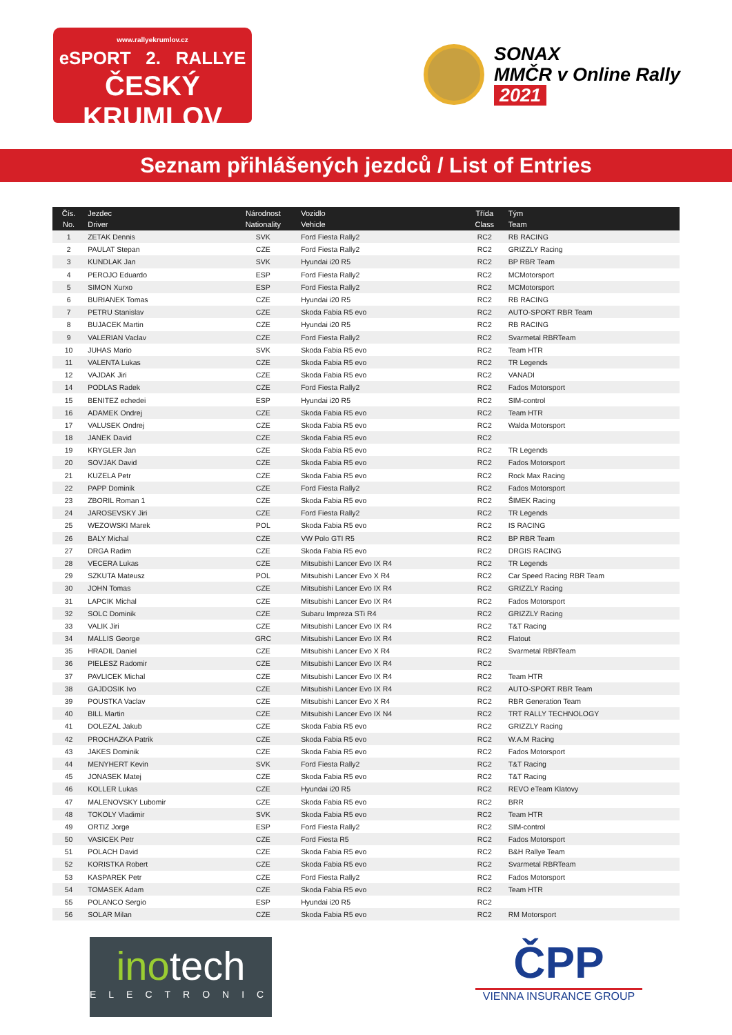www.rallyekrumlov.cz
eSPORT 2. RALLYE
ČESKÝ KRUMLOV
SONAX
MMČR v Online Rally
2021
Seznam přihlášených jezdců / List of Entries
| Čís. No. | Jezdec Driver | Národnost Nationality | Vozidlo Vehicle | Třída Class | Tým Team |
| --- | --- | --- | --- | --- | --- |
| 1 | ZETAK Dennis | SVK | Ford Fiesta Rally2 | RC2 | RB RACING |
| 2 | PAULAT Stepan | CZE | Ford Fiesta Rally2 | RC2 | GRIZZLY Racing |
| 3 | KUNDLAK Jan | SVK | Hyundai i20 R5 | RC2 | BP RBR Team |
| 4 | PEROJO Eduardo | ESP | Ford Fiesta Rally2 | RC2 | MCMotorsport |
| 5 | SIMON Xurxo | ESP | Ford Fiesta Rally2 | RC2 | MCMotorsport |
| 6 | BURIANEK Tomas | CZE | Hyundai i20 R5 | RC2 | RB RACING |
| 7 | PETRU Stanislav | CZE | Skoda Fabia R5 evo | RC2 | AUTO-SPORT RBR Team |
| 8 | BUJACEK Martin | CZE | Hyundai i20 R5 | RC2 | RB RACING |
| 9 | VALERIAN Vaclav | CZE | Ford Fiesta Rally2 | RC2 | Svarmetal RBRTeam |
| 10 | JUHAS Mario | SVK | Skoda Fabia R5 evo | RC2 | Team HTR |
| 11 | VALENTA Lukas | CZE | Skoda Fabia R5 evo | RC2 | TR Legends |
| 12 | VAJDAK Jiri | CZE | Skoda Fabia R5 evo | RC2 | VANADI |
| 14 | PODLAS Radek | CZE | Ford Fiesta Rally2 | RC2 | Fados Motorsport |
| 15 | BENITEZ echedei | ESP | Hyundai i20 R5 | RC2 | SIM-control |
| 16 | ADAMEK Ondrej | CZE | Skoda Fabia R5 evo | RC2 | Team HTR |
| 17 | VALUSEK Ondrej | CZE | Skoda Fabia R5 evo | RC2 | Walda Motorsport |
| 18 | JANEK David | CZE | Skoda Fabia R5 evo | RC2 | |
| 19 | KRYGLER Jan | CZE | Skoda Fabia R5 evo | RC2 | TR Legends |
| 20 | SOVJAK David | CZE | Skoda Fabia R5 evo | RC2 | Fados Motorsport |
| 21 | KUZELA Petr | CZE | Skoda Fabia R5 evo | RC2 | Rock Max Racing |
| 22 | PAPP Dominik | CZE | Ford Fiesta Rally2 | RC2 | Fados Motorsport |
| 23 | ZBORIL Roman 1 | CZE | Skoda Fabia R5 evo | RC2 | ŠIMEK Racing |
| 24 | JAROSEVSKY Jiri | CZE | Ford Fiesta Rally2 | RC2 | TR Legends |
| 25 | WEZOWSKI Marek | POL | Skoda Fabia R5 evo | RC2 | IS RACING |
| 26 | BALY Michal | CZE | VW Polo GTI R5 | RC2 | BP RBR Team |
| 27 | DRGA Radim | CZE | Skoda Fabia R5 evo | RC2 | DRGIS RACING |
| 28 | VECERA Lukas | CZE | Mitsubishi Lancer Evo IX R4 | RC2 | TR Legends |
| 29 | SZKUTA Mateusz | POL | Mitsubishi Lancer Evo X R4 | RC2 | Car Speed Racing RBR Team |
| 30 | JOHN Tomas | CZE | Mitsubishi Lancer Evo IX R4 | RC2 | GRIZZLY Racing |
| 31 | LAPCIK Michal | CZE | Mitsubishi Lancer Evo IX R4 | RC2 | Fados Motorsport |
| 32 | SOLC Dominik | CZE | Subaru Impreza STi R4 | RC2 | GRIZZLY Racing |
| 33 | VALIK Jiri | CZE | Mitsubishi Lancer Evo IX R4 | RC2 | T&T Racing |
| 34 | MALLIS George | GRC | Mitsubishi Lancer Evo IX R4 | RC2 | Flatout |
| 35 | HRADIL Daniel | CZE | Mitsubishi Lancer Evo X R4 | RC2 | Svarmetal RBRTeam |
| 36 | PIELESZ Radomir | CZE | Mitsubishi Lancer Evo IX R4 | RC2 | |
| 37 | PAVLICEK Michal | CZE | Mitsubishi Lancer Evo IX R4 | RC2 | Team HTR |
| 38 | GAJDOSIK Ivo | CZE | Mitsubishi Lancer Evo IX R4 | RC2 | AUTO-SPORT RBR Team |
| 39 | POUSTKA Vaclav | CZE | Mitsubishi Lancer Evo X R4 | RC2 | RBR Generation Team |
| 40 | BILL Martin | CZE | Mitsubishi Lancer Evo IX N4 | RC2 | TRT RALLY TECHNOLOGY |
| 41 | DOLEZAL Jakub | CZE | Skoda Fabia R5 evo | RC2 | GRIZZLY Racing |
| 42 | PROCHAZKA Patrik | CZE | Skoda Fabia R5 evo | RC2 | W.A.M Racing |
| 43 | JAKES Dominik | CZE | Skoda Fabia R5 evo | RC2 | Fados Motorsport |
| 44 | MENYHERT Kevin | SVK | Ford Fiesta Rally2 | RC2 | T&T Racing |
| 45 | JONASEK Matej | CZE | Skoda Fabia R5 evo | RC2 | T&T Racing |
| 46 | KOLLER Lukas | CZE | Hyundai i20 R5 | RC2 | REVO eTeam Klatovy |
| 47 | MALENOVSKY Lubomir | CZE | Skoda Fabia R5 evo | RC2 | BRR |
| 48 | TOKOLY Vladimir | SVK | Skoda Fabia R5 evo | RC2 | Team HTR |
| 49 | ORTIZ Jorge | ESP | Ford Fiesta Rally2 | RC2 | SIM-control |
| 50 | VASICEK Petr | CZE | Ford Fiesta R5 | RC2 | Fados Motorsport |
| 51 | POLACH David | CZE | Skoda Fabia R5 evo | RC2 | B&H Rallye Team |
| 52 | KORISTKA Robert | CZE | Skoda Fabia R5 evo | RC2 | Svarmetal RBRTeam |
| 53 | KASPAREK Petr | CZE | Ford Fiesta Rally2 | RC2 | Fados Motorsport |
| 54 | TOMASEK Adam | CZE | Skoda Fabia R5 evo | RC2 | Team HTR |
| 55 | POLANCO Sergio | ESP | Hyundai i20 R5 | RC2 | |
| 56 | SOLAR Milan | CZE | Skoda Fabia R5 evo | RC2 | RM Motorsport |
inotech
ELECTRONIC
ČPP
VIENNA INSURANCE GROUP